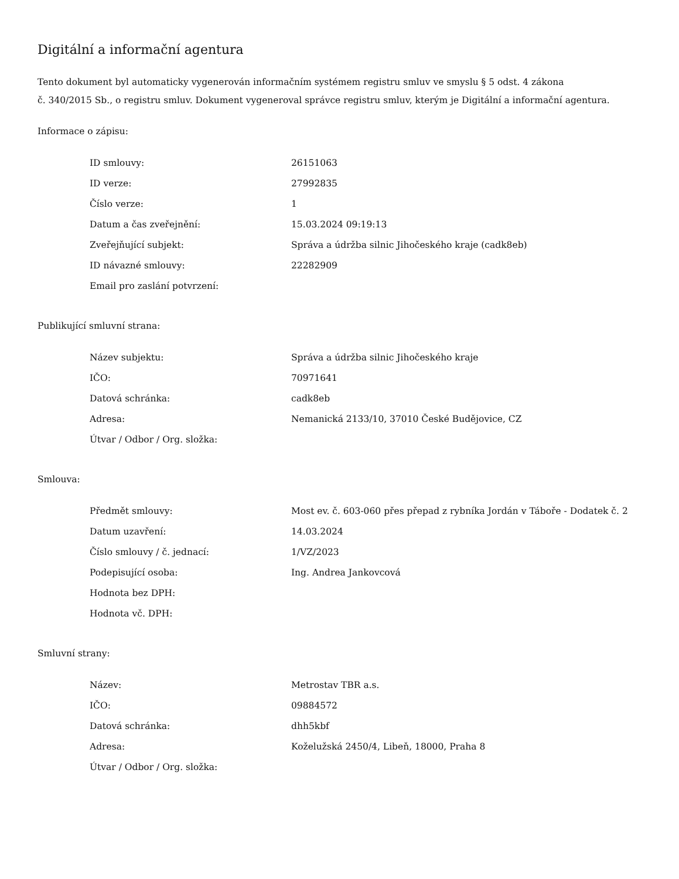Digitální a informační agentura
Tento dokument byl automaticky vygenerován informačním systémem registru smluv ve smyslu § 5 odst. 4 zákona
č. 340/2015 Sb., o registru smluv. Dokument vygeneroval správce registru smluv, kterým je Digitální a informační agentura.
Informace o zápisu:
| ID smlouvy: | 26151063 |
| ID verze: | 27992835 |
| Číslo verze: | 1 |
| Datum a čas zveřejnění: | 15.03.2024 09:19:13 |
| Zveřejňující subjekt: | Správa a údržba silnic Jihočeského kraje (cadk8eb) |
| ID návazné smlouvy: | 22282909 |
| Email pro zaslání potvrzení: | |
Publikující smluvní strana:
| Název subjektu: | Správa a údržba silnic Jihočeského kraje |
| IČO: | 70971641 |
| Datová schránka: | cadk8eb |
| Adresa: | Nemanická 2133/10, 37010 České Budějovice, CZ |
| Útvar / Odbor / Org. složka: | |
Smlouva:
| Předmět smlouvy: | Most ev. č. 603-060 přes přepad z rybníka Jordán v Táboře - Dodatek č. 2 |
| Datum uzavření: | 14.03.2024 |
| Číslo smlouvy / č. jednací: | 1/VZ/2023 |
| Podepisující osoba: | Ing. Andrea Jankovcová |
| Hodnota bez DPH: | |
| Hodnota vč. DPH: | |
Smluvní strany:
| Název: | Metrostav TBR a.s. |
| IČO: | 09884572 |
| Datová schránka: | dhh5kbf |
| Adresa: | Koželužská 2450/4, Libeň, 18000, Praha 8 |
| Útvar / Odbor / Org. složka: | |